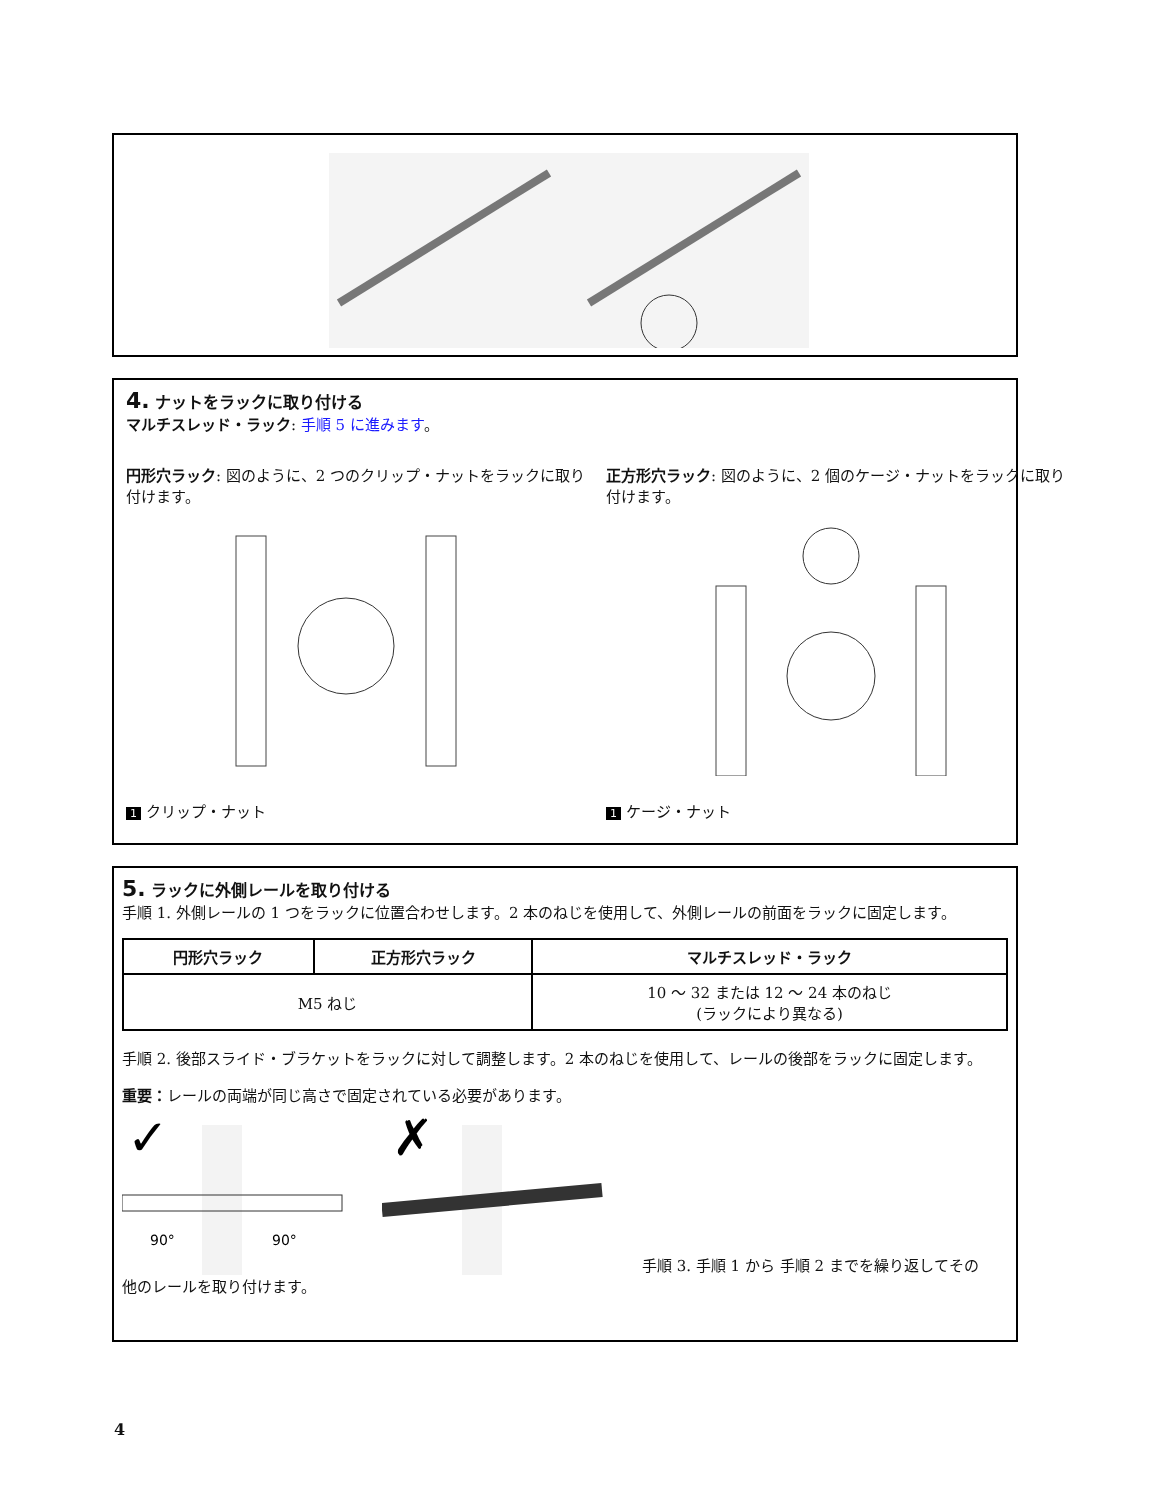4. ナットをラックに取り付ける
マルチスレッド・ラック: 手順 5 に進みます。
円形穴ラック: 図のように、2 つのクリップ・ナットをラックに取り付けます。
1 クリップ・ナット
正方形穴ラック: 図のように、2 個のケージ・ナットをラックに取り付けます。
1 ケージ・ナット
5. ラックに外側レールを取り付ける
手順 1. 外側レールの 1 つをラックに位置合わせします。2 本のねじを使用して、外側レールの前面をラックに固定します。
| 円形穴ラック | 正方形穴ラック | マルチスレッド・ラック |
| --- | --- | --- |
| M5 ねじ | | 10 ～ 32 または 12 ～ 24 本のねじ (ラックにより異なる) |
手順 2. 後部スライド・ブラケットをラックに対して調整します。2 本のねじを使用して、レールの後部をラックに固定します。
重要：レールの両端が同じ高さで固定されている必要があります。
✓
90°
90°
✗
手順 3. 手順 1 から 手順 2 までを繰り返してその
他のレールを取り付けます。
4